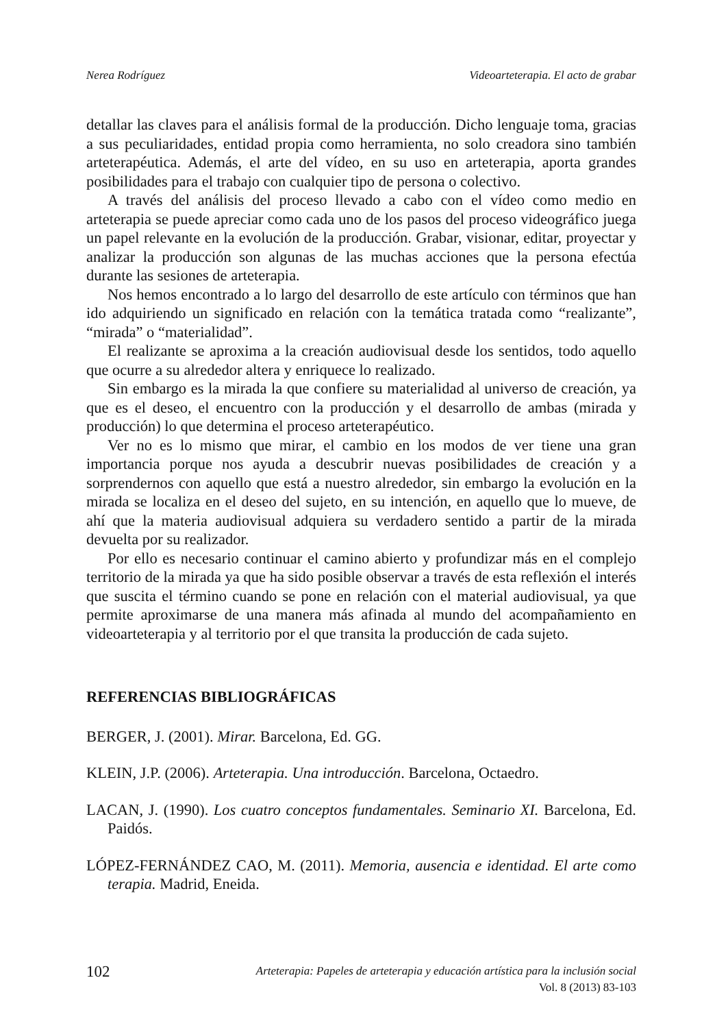Nerea Rodríguez Videoarteterapia. El acto de grabar
detallar las claves para el análisis formal de la producción. Dicho lenguaje toma, gracias a sus peculiaridades, entidad propia como herramienta, no solo creadora sino también arteterapéutica. Además, el arte del vídeo, en su uso en arteterapia, aporta grandes posibilidades para el trabajo con cualquier tipo de persona o colectivo.
A través del análisis del proceso llevado a cabo con el vídeo como medio en arteterapia se puede apreciar como cada uno de los pasos del proceso videográfico juega un papel relevante en la evolución de la producción. Grabar, visionar, editar, proyectar y analizar la producción son algunas de las muchas acciones que la persona efectúa durante las sesiones de arteterapia.
Nos hemos encontrado a lo largo del desarrollo de este artículo con términos que han ido adquiriendo un significado en relación con la temática tratada como “realizante”, “mirada” o “materialidad”.
El realizante se aproxima a la creación audiovisual desde los sentidos, todo aquello que ocurre a su alrededor altera y enriquece lo realizado.
Sin embargo es la mirada la que confiere su materialidad al universo de creación, ya que es el deseo, el encuentro con la producción y el desarrollo de ambas (mirada y producción) lo que determina el proceso arteterapéutico.
Ver no es lo mismo que mirar, el cambio en los modos de ver tiene una gran importancia porque nos ayuda a descubrir nuevas posibilidades de creación y a sorprendernos con aquello que está a nuestro alrededor, sin embargo la evolución en la mirada se localiza en el deseo del sujeto, en su intención, en aquello que lo mueve, de ahí que la materia audiovisual adquiera su verdadero sentido a partir de la mirada devuelta por su realizador.
Por ello es necesario continuar el camino abierto y profundizar más en el complejo territorio de la mirada ya que ha sido posible observar a través de esta reflexión el interés que suscita el término cuando se pone en relación con el material audiovisual, ya que permite aproximarse de una manera más afinada al mundo del acompañamiento en videoarteterapia y al territorio por el que transita la producción de cada sujeto.
REFERENCIAS BIBLIOGRÁFICAS
BERGER, J. (2001). Mirar. Barcelona, Ed. GG.
KLEIN, J.P. (2006). Arteterapia. Una introducción. Barcelona, Octaedro.
LACAN, J. (1990). Los cuatro conceptos fundamentales. Seminario XI. Barcelona, Ed. Paidós.
LÓPEZ-FERNÁNDEZ CAO, M. (2011). Memoria, ausencia e identidad. El arte como terapia. Madrid, Eneida.
102
Arteterapia: Papeles de arteterapia y educación artística para la inclusión social
Vol. 8 (2013) 83-103